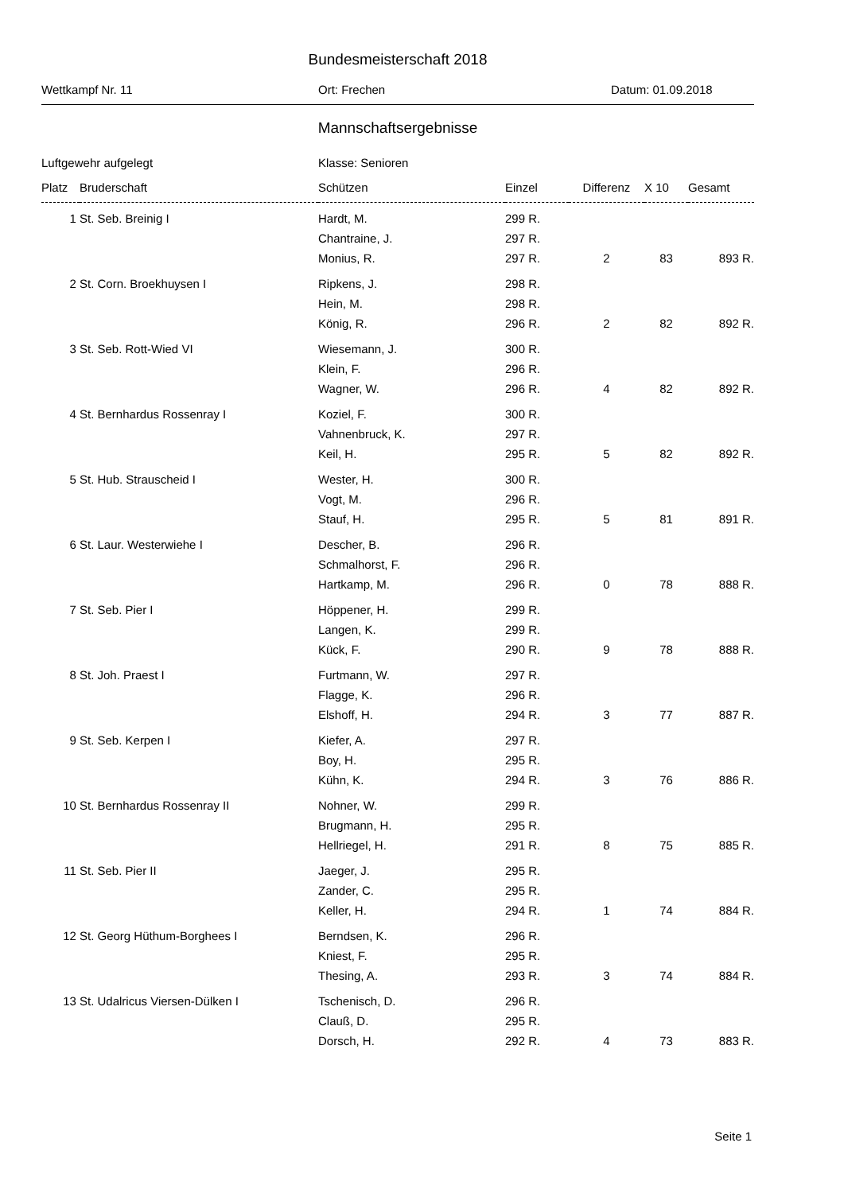Bundesmeisterschaft 2018
Wettkampf Nr. 11 Ort: Frechen Datum: 01.09.2018
Mannschaftsergebnisse
Luftgewehr aufgelegt Klasse: Senioren
| Platz | Bruderschaft | Schützen | Einzel | Differenz | X 10 | Gesamt |
| --- | --- | --- | --- | --- | --- | --- |
| 1 | St. Seb. Breinig I | Hardt, M. | 299 R. | | | |
| | | Chantraine, J. | 297 R. | | | |
| | | Monius, R. | 297 R. | 2 | 83 | 893 R. |
| 2 | St. Corn. Broekhuysen I | Ripkens, J. | 298 R. | | | |
| | | Hein, M. | 298 R. | | | |
| | | König, R. | 296 R. | 2 | 82 | 892 R. |
| 3 | St. Seb. Rott-Wied VI | Wiesemann, J. | 300 R. | | | |
| | | Klein, F. | 296 R. | | | |
| | | Wagner, W. | 296 R. | 4 | 82 | 892 R. |
| 4 | St. Bernhardus Rossenray I | Koziel, F. | 300 R. | | | |
| | | Vahnenbruck, K. | 297 R. | | | |
| | | Keil, H. | 295 R. | 5 | 82 | 892 R. |
| 5 | St. Hub. Strauscheid I | Wester, H. | 300 R. | | | |
| | | Vogt, M. | 296 R. | | | |
| | | Stauf, H. | 295 R. | 5 | 81 | 891 R. |
| 6 | St. Laur. Westerwiehe I | Descher, B. | 296 R. | | | |
| | | Schmalhorst, F. | 296 R. | | | |
| | | Hartkamp, M. | 296 R. | 0 | 78 | 888 R. |
| 7 | St. Seb. Pier I | Höppener, H. | 299 R. | | | |
| | | Langen, K. | 299 R. | | | |
| | | Kück, F. | 290 R. | 9 | 78 | 888 R. |
| 8 | St. Joh. Praest I | Furtmann, W. | 297 R. | | | |
| | | Flagge, K. | 296 R. | | | |
| | | Elshoff, H. | 294 R. | 3 | 77 | 887 R. |
| 9 | St. Seb. Kerpen I | Kiefer, A. | 297 R. | | | |
| | | Boy, H. | 295 R. | | | |
| | | Kühn, K. | 294 R. | 3 | 76 | 886 R. |
| 10 | St. Bernhardus Rossenray II | Nohner, W. | 299 R. | | | |
| | | Brugmann, H. | 295 R. | | | |
| | | Hellriegel, H. | 291 R. | 8 | 75 | 885 R. |
| 11 | St. Seb. Pier II | Jaeger, J. | 295 R. | | | |
| | | Zander, C. | 295 R. | | | |
| | | Keller, H. | 294 R. | 1 | 74 | 884 R. |
| 12 | St. Georg Hüthum-Borghees I | Berndsen, K. | 296 R. | | | |
| | | Kniest, F. | 295 R. | | | |
| | | Thesing, A. | 293 R. | 3 | 74 | 884 R. |
| 13 | St. Udalricus Viersen-Dülken I | Tschenisch, D. | 296 R. | | | |
| | | Clauß, D. | 295 R. | | | |
| | | Dorsch, H. | 292 R. | 4 | 73 | 883 R. |
Seite 1